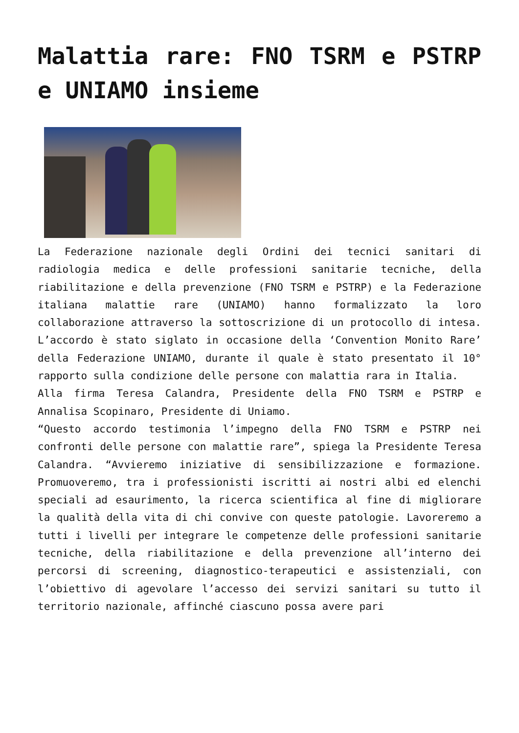Malattia rare: FNO TSRM e PSTRP e UNIAMO insieme
La Federazione nazionale degli Ordini dei tecnici sanitari di radiologia medica e delle professioni sanitarie tecniche, della riabilitazione e della prevenzione (FNO TSRM e PSTRP) e la Federazione italiana malattie rare (UNIAMO) hanno formalizzato la loro collaborazione attraverso la sottoscrizione di un protocollo di intesa. L’accordo è stato siglato in occasione della ‘Convention Monito Rare’ della Federazione UNIAMO, durante il quale è stato presentato il 10° rapporto sulla condizione delle persone con malattia rara in Italia.
Alla firma Teresa Calandra, Presidente della FNO TSRM e PSTRP e Annalisa Scopinaro, Presidente di Uniamo.
“Questo accordo testimonia l’impegno della FNO TSRM e PSTRP nei confronti delle persone con malattie rare”, spiega la Presidente Teresa Calandra. “Avvieremo iniziative di sensibilizzazione e formazione. Promuoveremo, tra i professionisti iscritti ai nostri albi ed elenchi speciali ad esaurimento, la ricerca scientifica al fine di migliorare la qualità della vita di chi convive con queste patologie. Lavoreremo a tutti i livelli per integrare le competenze delle professioni sanitarie tecniche, della riabilitazione e della prevenzione all’interno dei percorsi di screening, diagnostico-terapeutici e assistenziali, con l’obiettivo di agevolare l’accesso dei servizi sanitari su tutto il territorio nazionale, affinché ciascuno possa avere pari